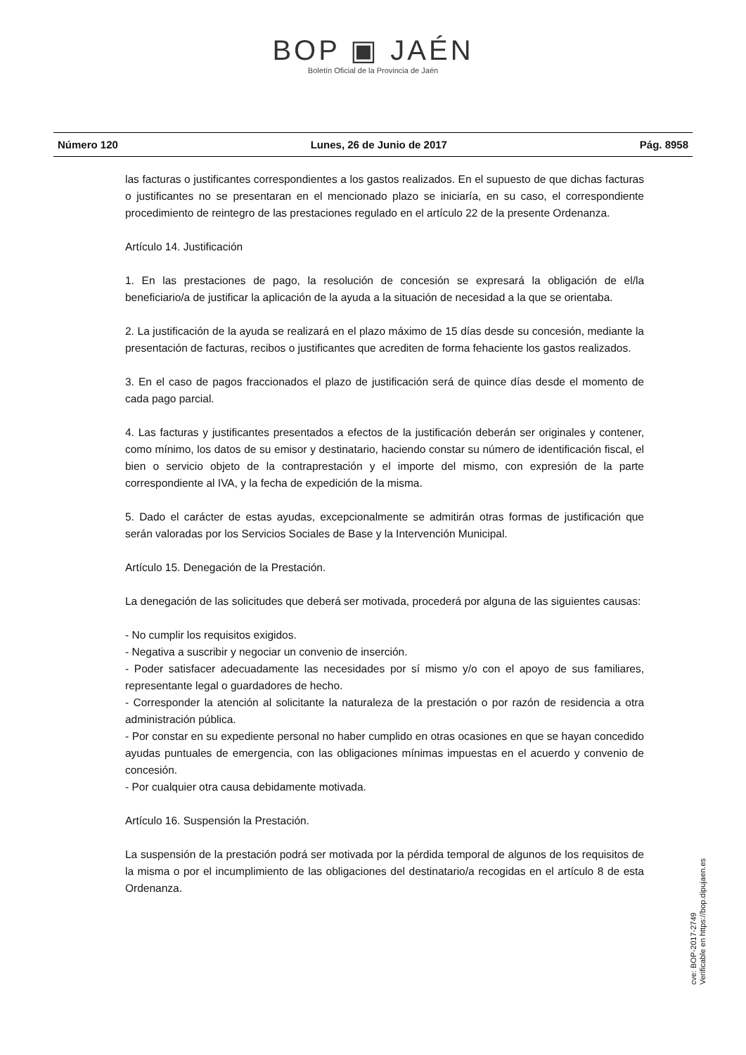BOP ▣ JAÉN
Boletín Oficial de la Provincia de Jaén
Número 120 Lunes, 26 de Junio de 2017 Pág. 8958
las facturas o justificantes correspondientes a los gastos realizados. En el supuesto de que dichas facturas o justificantes no se presentaran en el mencionado plazo se iniciaría, en su caso, el correspondiente procedimiento de reintegro de las prestaciones regulado en el artículo 22 de la presente Ordenanza.
Artículo 14. Justificación
1. En las prestaciones de pago, la resolución de concesión se expresará la obligación de el/la beneficiario/a de justificar la aplicación de la ayuda a la situación de necesidad a la que se orientaba.
2. La justificación de la ayuda se realizará en el plazo máximo de 15 días desde su concesión, mediante la presentación de facturas, recibos o justificantes que acrediten de forma fehaciente los gastos realizados.
3. En el caso de pagos fraccionados el plazo de justificación será de quince días desde el momento de cada pago parcial.
4. Las facturas y justificantes presentados a efectos de la justificación deberán ser originales y contener, como mínimo, los datos de su emisor y destinatario, haciendo constar su número de identificación fiscal, el bien o servicio objeto de la contraprestación y el importe del mismo, con expresión de la parte correspondiente al IVA, y la fecha de expedición de la misma.
5. Dado el carácter de estas ayudas, excepcionalmente se admitirán otras formas de justificación que serán valoradas por los Servicios Sociales de Base y la Intervención Municipal.
Artículo 15. Denegación de la Prestación.
La denegación de las solicitudes que deberá ser motivada, procederá por alguna de las siguientes causas:
- No cumplir los requisitos exigidos.
- Negativa a suscribir y negociar un convenio de inserción.
- Poder satisfacer adecuadamente las necesidades por sí mismo y/o con el apoyo de sus familiares, representante legal o guardadores de hecho.
- Corresponder la atención al solicitante la naturaleza de la prestación o por razón de residencia a otra administración pública.
- Por constar en su expediente personal no haber cumplido en otras ocasiones en que se hayan concedido ayudas puntuales de emergencia, con las obligaciones mínimas impuestas en el acuerdo y convenio de concesión.
- Por cualquier otra causa debidamente motivada.
Artículo 16. Suspensión la Prestación.
La suspensión de la prestación podrá ser motivada por la pérdida temporal de algunos de los requisitos de la misma o por el incumplimiento de las obligaciones del destinatario/a recogidas en el artículo 8 de esta Ordenanza.
cve: BOP-2017-2749
Verificable en https://bop.dipujaen.es